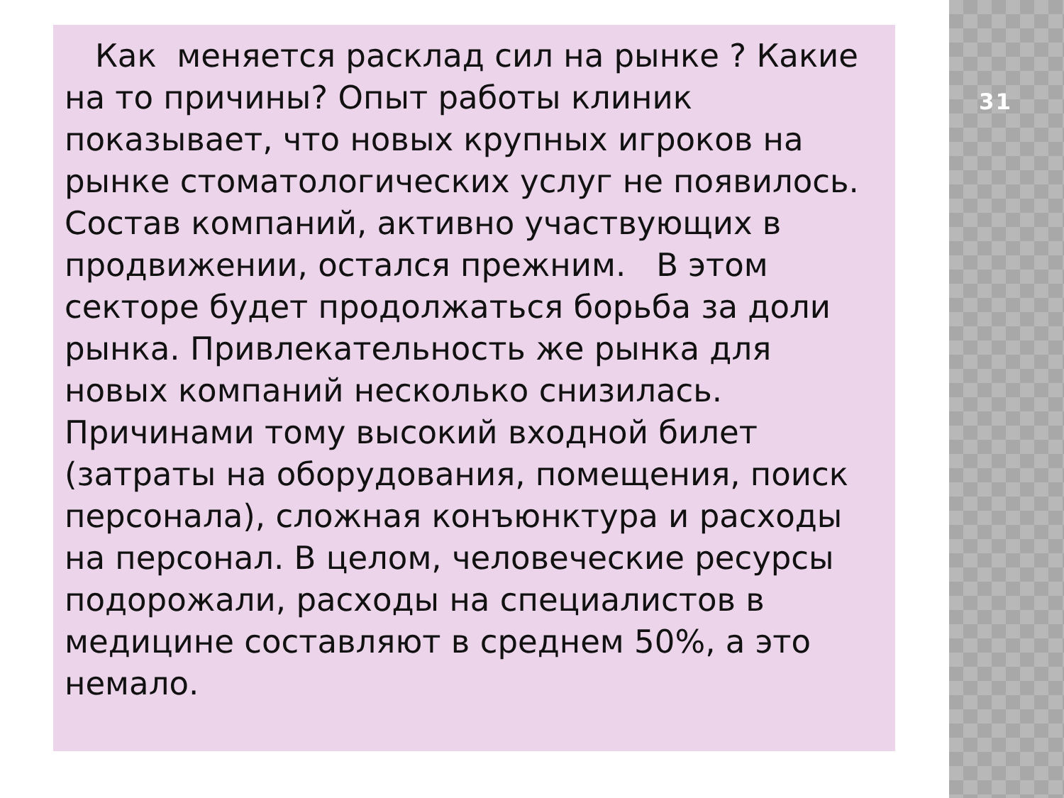Как меняется расклад сил на рынке ? Какие на то причины? Опыт работы клиник показывает, что новых крупных игроков на рынке стоматологических услуг не появилось. Состав компаний, активно участвующих в продвижении, остался прежним. В этом секторе будет продолжаться борьба за доли рынка. Привлекательность же рынка для новых компаний несколько снизилась. Причинами тому высокий входной билет (затраты на оборудования, помещения, поиск персонала), сложная конъюнктура и расходы на персонал. В целом, человеческие ресурсы подорожали, расходы на специалистов в медицине составляют в среднем 50%, а это немало.
31